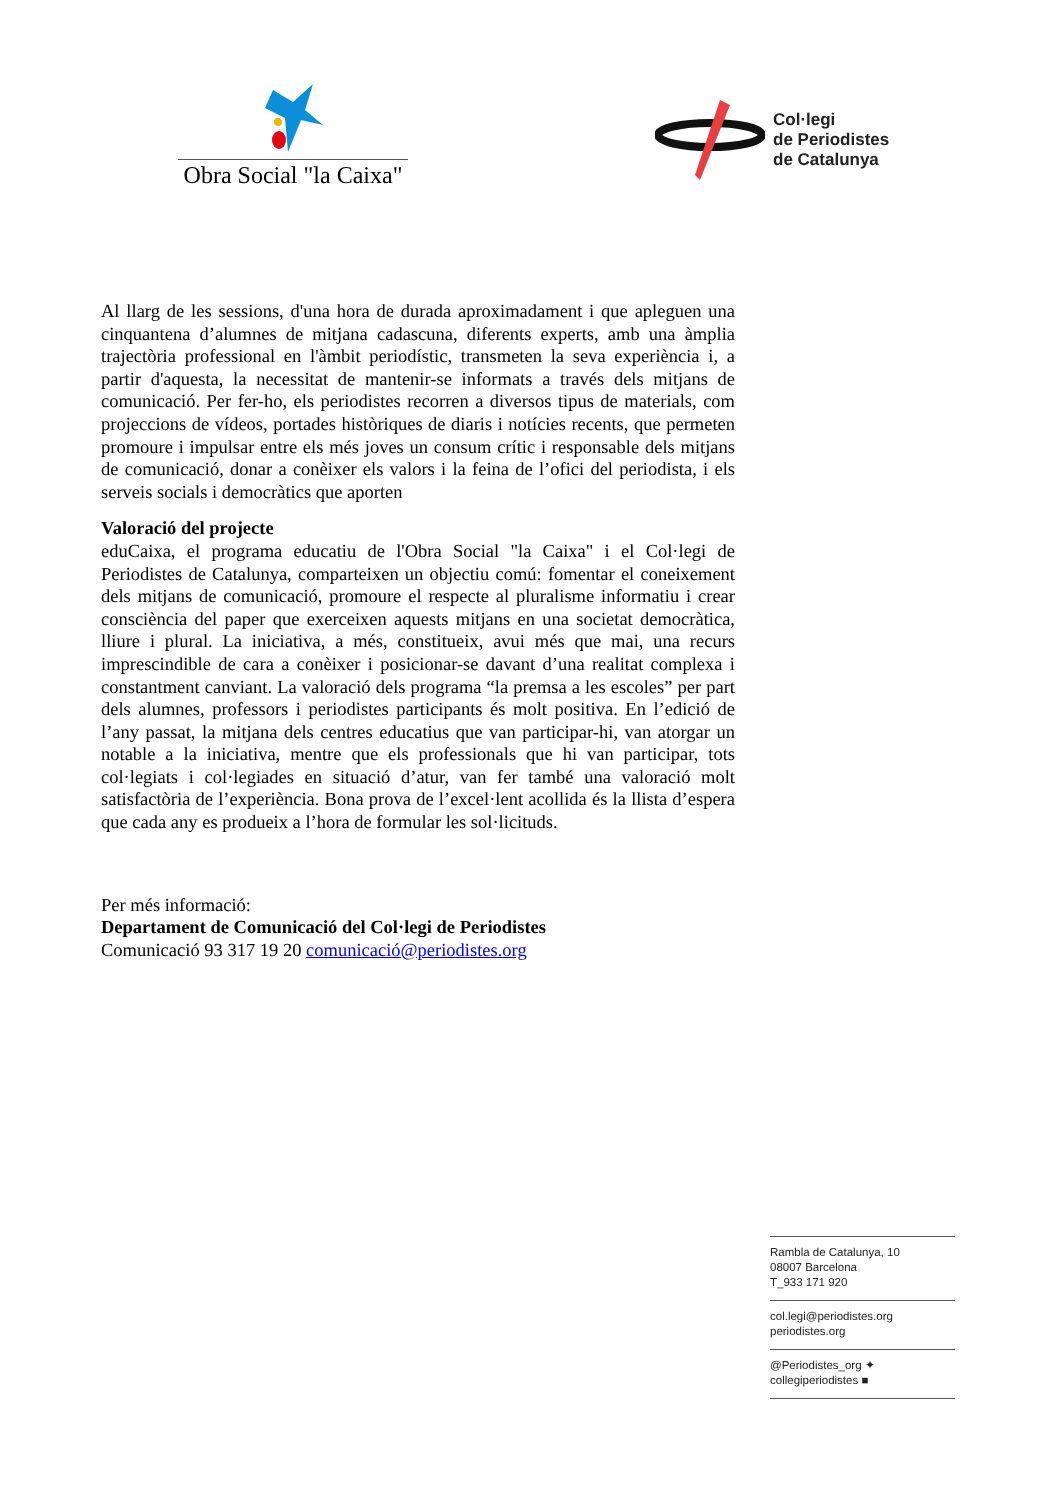Obra Social "la Caixa"
Col·legi
de Periodistes
de Catalunya
Al llarg de les sessions, d'una hora de durada aproximadament i que apleguen una cinquantena d’alumnes de mitjana cadascuna, diferents experts, amb una àmplia trajectòria professional en l'àmbit periodístic, transmeten la seva experiència i, a partir d'aquesta, la necessitat de mantenir-se informats a través dels mitjans de comunicació. Per fer-ho, els periodistes recorren a diversos tipus de materials, com projeccions de vídeos, portades històriques de diaris i notícies recents, que permeten promoure i impulsar entre els més joves un consum crític i responsable dels mitjans de comunicació, donar a conèixer els valors i la feina de l’ofici del periodista, i els serveis socials i democràtics que aporten
Valoració del projecte
eduCaixa, el programa educatiu de l'Obra Social "la Caixa" i el Col·legi de Periodistes de Catalunya, comparteixen un objectiu comú: fomentar el coneixement dels mitjans de comunicació, promoure el respecte al pluralisme informatiu i crear consciència del paper que exerceixen aquests mitjans en una societat democràtica, lliure i plural. La iniciativa, a més, constitueix, avui més que mai, una recurs imprescindible de cara a conèixer i posicionar-se davant d’una realitat complexa i constantment canviant. La valoració dels programa “la premsa a les escoles” per part dels alumnes, professors i periodistes participants és molt positiva. En l’edició de l’any passat, la mitjana dels centres educatius que van participar-hi, van atorgar un notable a la iniciativa, mentre que els professionals que hi van participar, tots col·legiats i col·legiades en situació d’atur, van fer també una valoració molt satisfactòria de l’experiència. Bona prova de l’excel·lent acollida és la llista d’espera que cada any es produeix a l’hora de formular les sol·licituds.
Per més informació:
Departament de Comunicació del Col·legi de Periodistes
Comunicació 93 317 19 20 comunicació@periodistes.org
Rambla de Catalunya, 10
08007 Barcelona
T_933 171 920
col.legi@periodistes.org
periodistes.org
@Periodistes_org ✦
collegiperiodistes ■